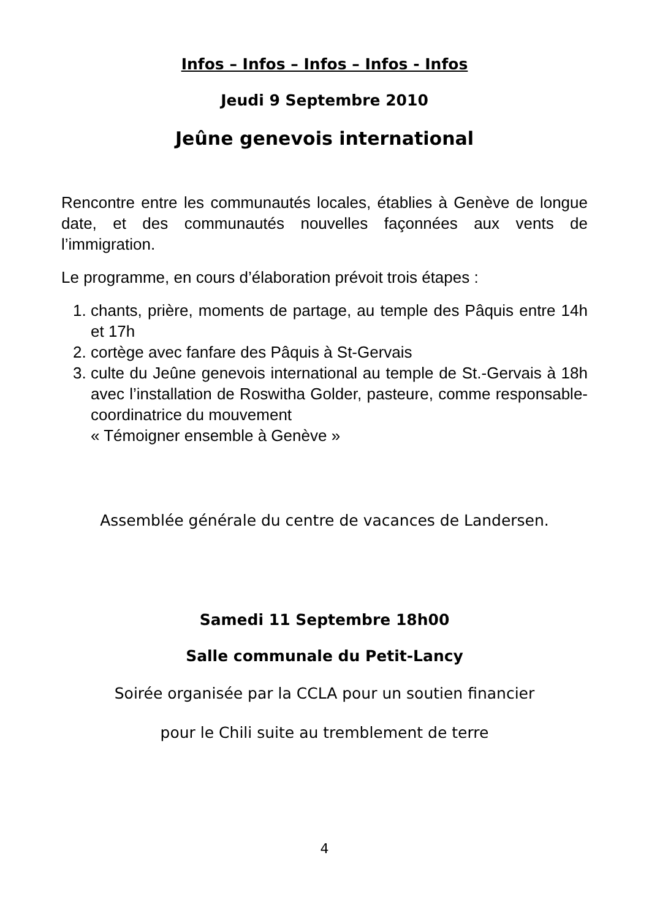Infos – Infos – Infos – Infos - Infos
Jeudi 9 Septembre 2010
Jeûne genevois international
Rencontre entre les communautés locales, établies à Genève de longue date, et des communautés nouvelles façonnées aux vents de l’immigration.
Le programme, en cours d’élaboration prévoit trois étapes :
1. chants, prière, moments de partage, au temple des Pâquis entre 14h et 17h
2. cortège avec fanfare des Pâquis à St-Gervais
3. culte du Jeûne genevois international au temple de St.-Gervais à 18h avec l’installation de Roswitha Golder, pasteure, comme responsable-coordinatrice du mouvement
« Témoigner ensemble à Genève »
Assemblée générale du centre de vacances de Landersen.
Samedi 11 Septembre 18h00
Salle communale du Petit-Lancy
Soirée organisée par la CCLA pour un soutien financier
pour le Chili suite au tremblement de terre
4